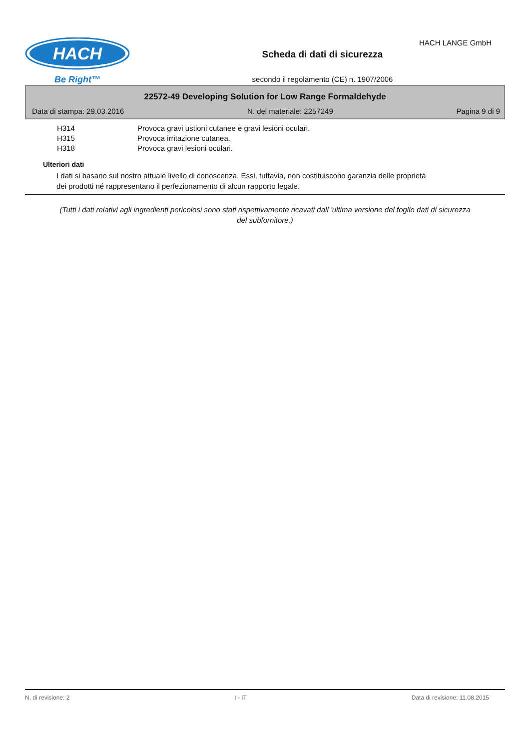HACH
Be Right™
Scheda di dati di sicurezza
secondo il regolamento (CE) n. 1907/2006
HACH LANGE GmbH
22572-49 Developing Solution for Low Range Formaldehyde
Data di stampa: 29.03.2016 N. del materiale: 2257249 Pagina 9 di 9
H314 Provoca gravi ustioni cutanee e gravi lesioni oculari.
H315 Provoca irritazione cutanea.
H318 Provoca gravi lesioni oculari.
Ulteriori dati
I dati si basano sul nostro attuale livello di conoscenza. Essi, tuttavia, non costituiscono garanzia delle proprietà dei prodotti né rappresentano il perfezionamento di alcun rapporto legale.
(Tutti i dati relativi agli ingredienti pericolosi sono stati rispettivamente ricavati dall 'ultima versione del foglio dati di sicurezza del subfornitore.)
N. di revisione: 2 I - IT Data di revisione: 11.08.2015